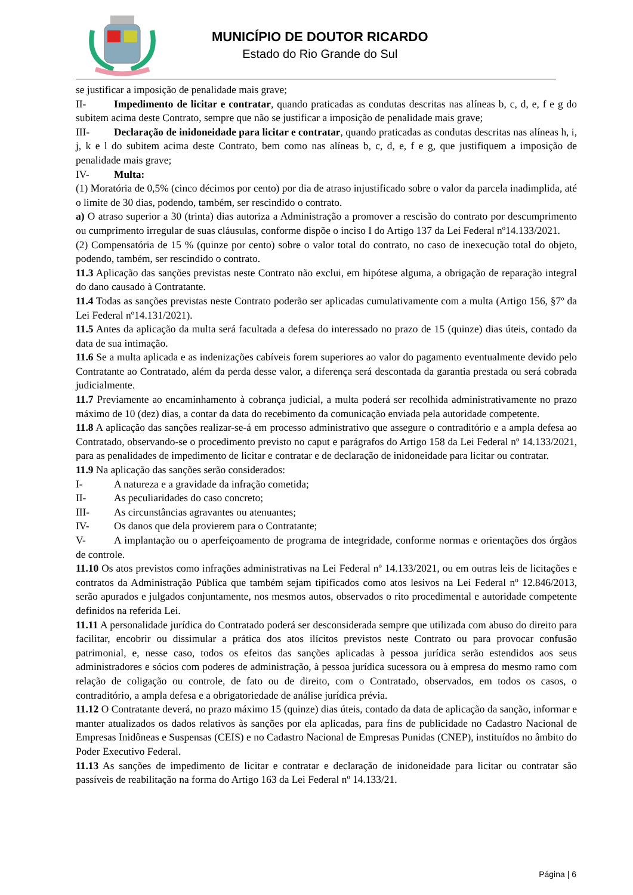MUNICÍPIO DE DOUTOR RICARDO
Estado do Rio Grande do Sul
se justificar a imposição de penalidade mais grave;
II- Impedimento de licitar e contratar, quando praticadas as condutas descritas nas alíneas b, c, d, e, f e g do subitem acima deste Contrato, sempre que não se justificar a imposição de penalidade mais grave;
III- Declaração de inidoneidade para licitar e contratar, quando praticadas as condutas descritas nas alíneas h, i, j, k e l do subitem acima deste Contrato, bem como nas alíneas b, c, d, e, f e g, que justifiquem a imposição de penalidade mais grave;
IV- Multa:
(1) Moratória de 0,5% (cinco décimos por cento) por dia de atraso injustificado sobre o valor da parcela inadimplida, até o limite de 30 dias, podendo, também, ser rescindido o contrato.
a) O atraso superior a 30 (trinta) dias autoriza a Administração a promover a rescisão do contrato por descumprimento ou cumprimento irregular de suas cláusulas, conforme dispõe o inciso I do Artigo 137 da Lei Federal nº14.133/2021.
(2) Compensatória de 15 % (quinze por cento) sobre o valor total do contrato, no caso de inexecução total do objeto, podendo, também, ser rescindido o contrato.
11.3 Aplicação das sanções previstas neste Contrato não exclui, em hipótese alguma, a obrigação de reparação integral do dano causado à Contratante.
11.4 Todas as sanções previstas neste Contrato poderão ser aplicadas cumulativamente com a multa (Artigo 156, §7º da Lei Federal nº14.131/2021).
11.5 Antes da aplicação da multa será facultada a defesa do interessado no prazo de 15 (quinze) dias úteis, contado da data de sua intimação.
11.6 Se a multa aplicada e as indenizações cabíveis forem superiores ao valor do pagamento eventualmente devido pelo Contratante ao Contratado, além da perda desse valor, a diferença será descontada da garantia prestada ou será cobrada judicialmente.
11.7 Previamente ao encaminhamento à cobrança judicial, a multa poderá ser recolhida administrativamente no prazo máximo de 10 (dez) dias, a contar da data do recebimento da comunicação enviada pela autoridade competente.
11.8 A aplicação das sanções realizar-se-á em processo administrativo que assegure o contraditório e a ampla defesa ao Contratado, observando-se o procedimento previsto no caput e parágrafos do Artigo 158 da Lei Federal nº 14.133/2021, para as penalidades de impedimento de licitar e contratar e de declaração de inidoneidade para licitar ou contratar.
11.9 Na aplicação das sanções serão considerados:
I- A natureza e a gravidade da infração cometida;
II- As peculiaridades do caso concreto;
III- As circunstâncias agravantes ou atenuantes;
IV- Os danos que dela provierem para o Contratante;
V- A implantação ou o aperfeiçoamento de programa de integridade, conforme normas e orientações dos órgãos de controle.
11.10 Os atos previstos como infrações administrativas na Lei Federal nº 14.133/2021, ou em outras leis de licitações e contratos da Administração Pública que também sejam tipificados como atos lesivos na Lei Federal nº 12.846/2013, serão apurados e julgados conjuntamente, nos mesmos autos, observados o rito procedimental e autoridade competente definidos na referida Lei.
11.11 A personalidade jurídica do Contratado poderá ser desconsiderada sempre que utilizada com abuso do direito para facilitar, encobrir ou dissimular a prática dos atos ilícitos previstos neste Contrato ou para provocar confusão patrimonial, e, nesse caso, todos os efeitos das sanções aplicadas à pessoa jurídica serão estendidos aos seus administradores e sócios com poderes de administração, à pessoa jurídica sucessora ou à empresa do mesmo ramo com relação de coligação ou controle, de fato ou de direito, com o Contratado, observados, em todos os casos, o contraditório, a ampla defesa e a obrigatoriedade de análise jurídica prévia.
11.12 O Contratante deverá, no prazo máximo 15 (quinze) dias úteis, contado da data de aplicação da sanção, informar e manter atualizados os dados relativos às sanções por ela aplicadas, para fins de publicidade no Cadastro Nacional de Empresas Inidôneas e Suspensas (CEIS) e no Cadastro Nacional de Empresas Punidas (CNEP), instituídos no âmbito do Poder Executivo Federal.
11.13 As sanções de impedimento de licitar e contratar e declaração de inidoneidade para licitar ou contratar são passíveis de reabilitação na forma do Artigo 163 da Lei Federal nº 14.133/21.
Página | 6